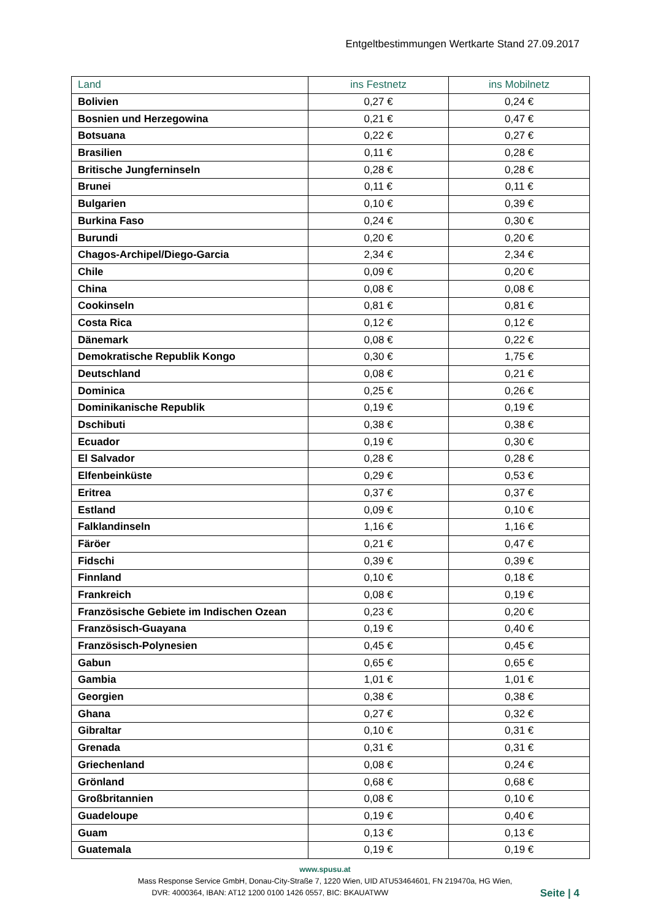Entgeltbestimmungen Wertkarte Stand 27.09.2017
| Land | ins Festnetz | ins Mobilnetz |
| --- | --- | --- |
| Bolivien | 0,27 € | 0,24 € |
| Bosnien und Herzegowina | 0,21 € | 0,47 € |
| Botsuana | 0,22 € | 0,27 € |
| Brasilien | 0,11 € | 0,28 € |
| Britische Jungferninseln | 0,28 € | 0,28 € |
| Brunei | 0,11 € | 0,11 € |
| Bulgarien | 0,10 € | 0,39 € |
| Burkina Faso | 0,24 € | 0,30 € |
| Burundi | 0,20 € | 0,20 € |
| Chagos-Archipel/Diego-Garcia | 2,34 € | 2,34 € |
| Chile | 0,09 € | 0,20 € |
| China | 0,08 € | 0,08 € |
| Cookinseln | 0,81 € | 0,81 € |
| Costa Rica | 0,12 € | 0,12 € |
| Dänemark | 0,08 € | 0,22 € |
| Demokratische Republik Kongo | 0,30 € | 1,75 € |
| Deutschland | 0,08 € | 0,21 € |
| Dominica | 0,25 € | 0,26 € |
| Dominikanische Republik | 0,19 € | 0,19 € |
| Dschibuti | 0,38 € | 0,38 € |
| Ecuador | 0,19 € | 0,30 € |
| El Salvador | 0,28 € | 0,28 € |
| Elfenbeinküste | 0,29 € | 0,53 € |
| Eritrea | 0,37 € | 0,37 € |
| Estland | 0,09 € | 0,10 € |
| Falklandinseln | 1,16 € | 1,16 € |
| Färöer | 0,21 € | 0,47 € |
| Fidschi | 0,39 € | 0,39 € |
| Finnland | 0,10 € | 0,18 € |
| Frankreich | 0,08 € | 0,19 € |
| Französische Gebiete im Indischen Ozean | 0,23 € | 0,20 € |
| Französisch-Guayana | 0,19 € | 0,40 € |
| Französisch-Polynesien | 0,45 € | 0,45 € |
| Gabun | 0,65 € | 0,65 € |
| Gambia | 1,01 € | 1,01 € |
| Georgien | 0,38 € | 0,38 € |
| Ghana | 0,27 € | 0,32 € |
| Gibraltar | 0,10 € | 0,31 € |
| Grenada | 0,31 € | 0,31 € |
| Griechenland | 0,08 € | 0,24 € |
| Grönland | 0,68 € | 0,68 € |
| Großbritannien | 0,08 € | 0,10 € |
| Guadeloupe | 0,19 € | 0,40 € |
| Guam | 0,13 € | 0,13 € |
| Guatemala | 0,19 € | 0,19 € |
www.spusu.at
Mass Response Service GmbH, Donau-City-Straße 7, 1220 Wien, UID ATU53464601, FN 219470a, HG Wien,
Seite | 4 DVR: 4000364, IBAN: AT12 1200 0100 1426 0557, BIC: BKAUATWW